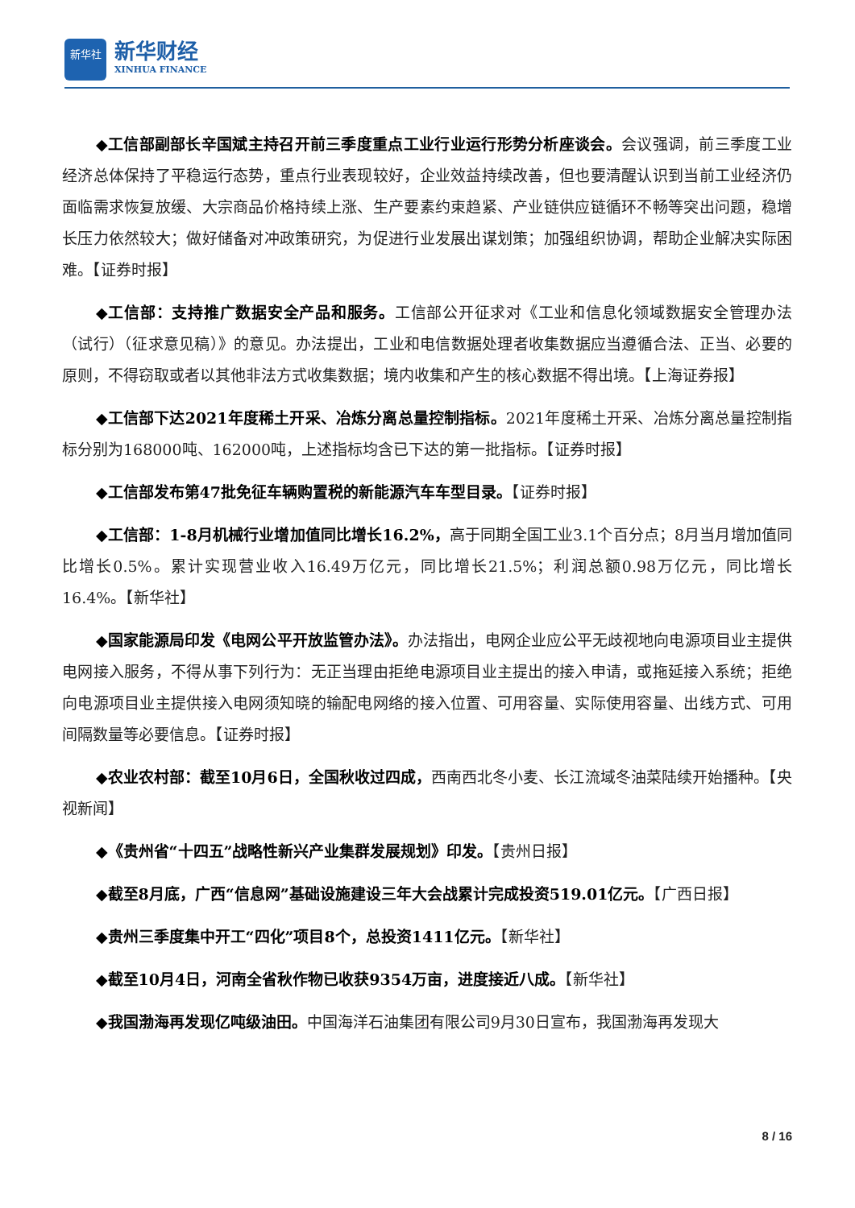新华社
新华财经
XINHUA FINANCE
◆工信部副部长辛国斌主持召开前三季度重点工业行业运行形势分析座谈会。会议强调，前三季度工业经济总体保持了平稳运行态势，重点行业表现较好，企业效益持续改善，但也要清醒认识到当前工业经济仍面临需求恢复放缓、大宗商品价格持续上涨、生产要素约束趋紧、产业链供应链循环不畅等突出问题，稳增长压力依然较大；做好储备对冲政策研究，为促进行业发展出谋划策；加强组织协调，帮助企业解决实际困难。【证券时报】
◆工信部：支持推广数据安全产品和服务。工信部公开征求对《工业和信息化领域数据安全管理办法（试行）（征求意见稿）》的意见。办法提出，工业和电信数据处理者收集数据应当遵循合法、正当、必要的原则，不得窃取或者以其他非法方式收集数据；境内收集和产生的核心数据不得出境。【上海证券报】
◆工信部下达2021年度稀土开采、冶炼分离总量控制指标。2021年度稀土开采、冶炼分离总量控制指标分别为168000吨、162000吨，上述指标均含已下达的第一批指标。【证券时报】
◆工信部发布第47批免征车辆购置税的新能源汽车车型目录。【证券时报】
◆工信部：1-8月机械行业增加值同比增长16.2%，高于同期全国工业3.1个百分点；8月当月增加值同比增长0.5%。累计实现营业收入16.49万亿元，同比增长21.5%；利润总额0.98万亿元，同比增长16.4%。【新华社】
◆国家能源局印发《电网公平开放监管办法》。办法指出，电网企业应公平无歧视地向电源项目业主提供电网接入服务，不得从事下列行为：无正当理由拒绝电源项目业主提出的接入申请，或拖延接入系统；拒绝向电源项目业主提供接入电网须知晓的输配电网络的接入位置、可用容量、实际使用容量、出线方式、可用间隔数量等必要信息。【证券时报】
◆农业农村部：截至10月6日，全国秋收过四成，西南西北冬小麦、长江流域冬油菜陆续开始播种。【央视新闻】
◆《贵州省“十四五”战略性新兴产业集群发展规划》印发。【贵州日报】
◆截至8月底，广西“信息网”基础设施建设三年大会战累计完成投资519.01亿元。【广西日报】
◆贵州三季度集中开工“四化”项目8个，总投资1411亿元。【新华社】
◆截至10月4日，河南全省秋作物已收获9354万亩，进度接近八成。【新华社】
◆我国渤海再发现亿吨级油田。中国海洋石油集团有限公司9月30日宣布，我国渤海再发现大
8 / 16